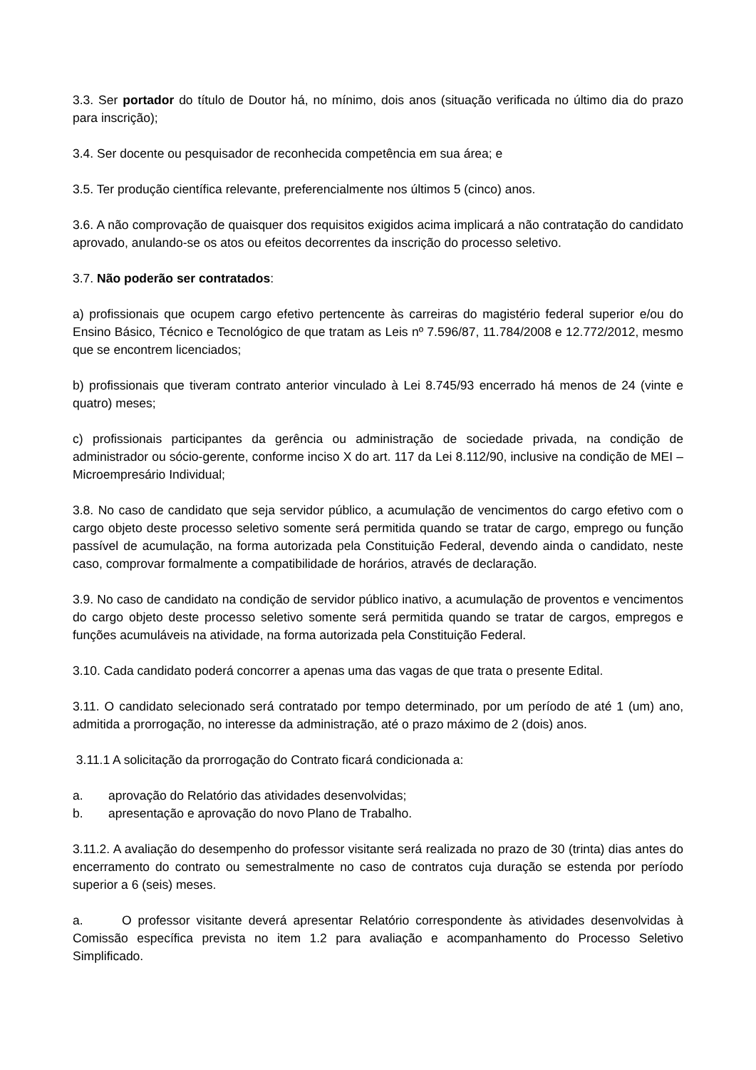3.3. Ser portador do título de Doutor há, no mínimo, dois anos (situação verificada no último dia do prazo para inscrição);
3.4. Ser docente ou pesquisador de reconhecida competência em sua área; e
3.5. Ter produção científica relevante, preferencialmente nos últimos 5 (cinco) anos.
3.6. A não comprovação de quaisquer dos requisitos exigidos acima implicará a não contratação do candidato aprovado, anulando-se os atos ou efeitos decorrentes da inscrição do processo seletivo.
3.7. Não poderão ser contratados:
a) profissionais que ocupem cargo efetivo pertencente às carreiras do magistério federal superior e/ou do Ensino Básico, Técnico e Tecnológico de que tratam as Leis nº 7.596/87, 11.784/2008 e 12.772/2012, mesmo que se encontrem licenciados;
b) profissionais que tiveram contrato anterior vinculado à Lei 8.745/93 encerrado há menos de 24 (vinte e quatro) meses;
c) profissionais participantes da gerência ou administração de sociedade privada, na condição de administrador ou sócio-gerente, conforme inciso X do art. 117 da Lei 8.112/90, inclusive na condição de MEI – Microempresário Individual;
3.8. No caso de candidato que seja servidor público, a acumulação de vencimentos do cargo efetivo com o cargo objeto deste processo seletivo somente será permitida quando se tratar de cargo, emprego ou função passível de acumulação, na forma autorizada pela Constituição Federal, devendo ainda o candidato, neste caso, comprovar formalmente a compatibilidade de horários, através de declaração.
3.9. No caso de candidato na condição de servidor público inativo, a acumulação de proventos e vencimentos do cargo objeto deste processo seletivo somente será permitida quando se tratar de cargos, empregos e funções acumuláveis na atividade, na forma autorizada pela Constituição Federal.
3.10. Cada candidato poderá concorrer a apenas uma das vagas de que trata o presente Edital.
3.11. O candidato selecionado será contratado por tempo determinado, por um período de até 1 (um) ano, admitida a prorrogação, no interesse da administração, até o prazo máximo de 2 (dois) anos.
3.11.1 A solicitação da prorrogação do Contrato ficará condicionada a:
a. aprovação do Relatório das atividades desenvolvidas;
b. apresentação e aprovação do novo Plano de Trabalho.
3.11.2. A avaliação do desempenho do professor visitante será realizada no prazo de 30 (trinta) dias antes do encerramento do contrato ou semestralmente no caso de contratos cuja duração se estenda por período superior a 6 (seis) meses.
a. O professor visitante deverá apresentar Relatório correspondente às atividades desenvolvidas à Comissão específica prevista no item 1.2 para avaliação e acompanhamento do Processo Seletivo Simplificado.